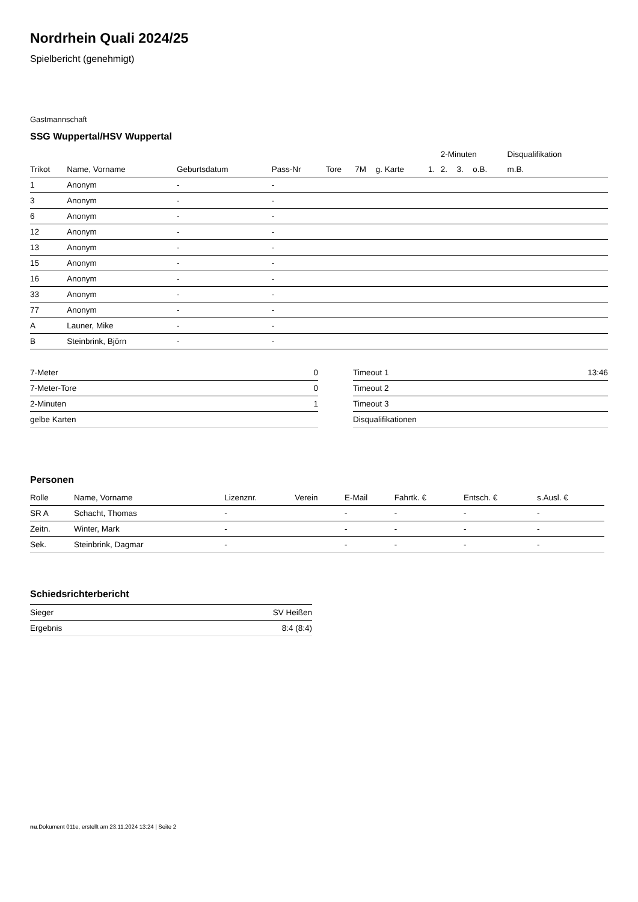Nordrhein Quali 2024/25
Spielbericht (genehmigt)
Gastmannschaft
SSG Wuppertal/HSV Wuppertal
| | | | | | | | | 2-Minuten | | | Disqualifikation |
| --- | --- | --- | --- | --- | --- | --- | --- | --- | --- | --- | --- |
| Trikot | Name, Vorname | Geburtsdatum | Pass-Nr | Tore | 7M | g. Karte | 1. | 2. | 3. | o.B. | m.B. |
| 1 | Anonym | - | - | | | | | | | | |
| 3 | Anonym | - | - | | | | | | | | |
| 6 | Anonym | - | - | | | | | | | | |
| 12 | Anonym | - | - | | | | | | | | |
| 13 | Anonym | - | - | | | | | | | | |
| 15 | Anonym | - | - | | | | | | | | |
| 16 | Anonym | - | - | | | | | | | | |
| 33 | Anonym | - | - | | | | | | | | |
| 77 | Anonym | - | - | | | | | | | | |
| A | Launer, Mike | - | - | | | | | | | | |
| B | Steinbrink, Björn | - | - | | | | | | | | |
| 7-Meter | 0 |
| 7-Meter-Tore | 0 |
| 2-Minuten | 1 |
| gelbe Karten | |
| Timeout 1 | 13:46 |
| Timeout 2 | |
| Timeout 3 | |
| Disqualifikationen | |
Personen
| Rolle | Name, Vorname | Lizenznr. | Verein | E-Mail | Fahrtk. € | Entsch. € | s.Ausl. € |
| --- | --- | --- | --- | --- | --- | --- | --- |
| SR A | Schacht, Thomas | - | | - | - | - | - |
| Zeitn. | Winter, Mark | - | | - | - | - | - |
| Sek. | Steinbrink, Dagmar | - | | - | - | - | - |
Schiedsrichterbericht
| Sieger | SV Heißen |
| Ergebnis | 8:4 (8:4) |
nu.Dokument 011e, erstellt am 23.11.2024 13:24 | Seite 2